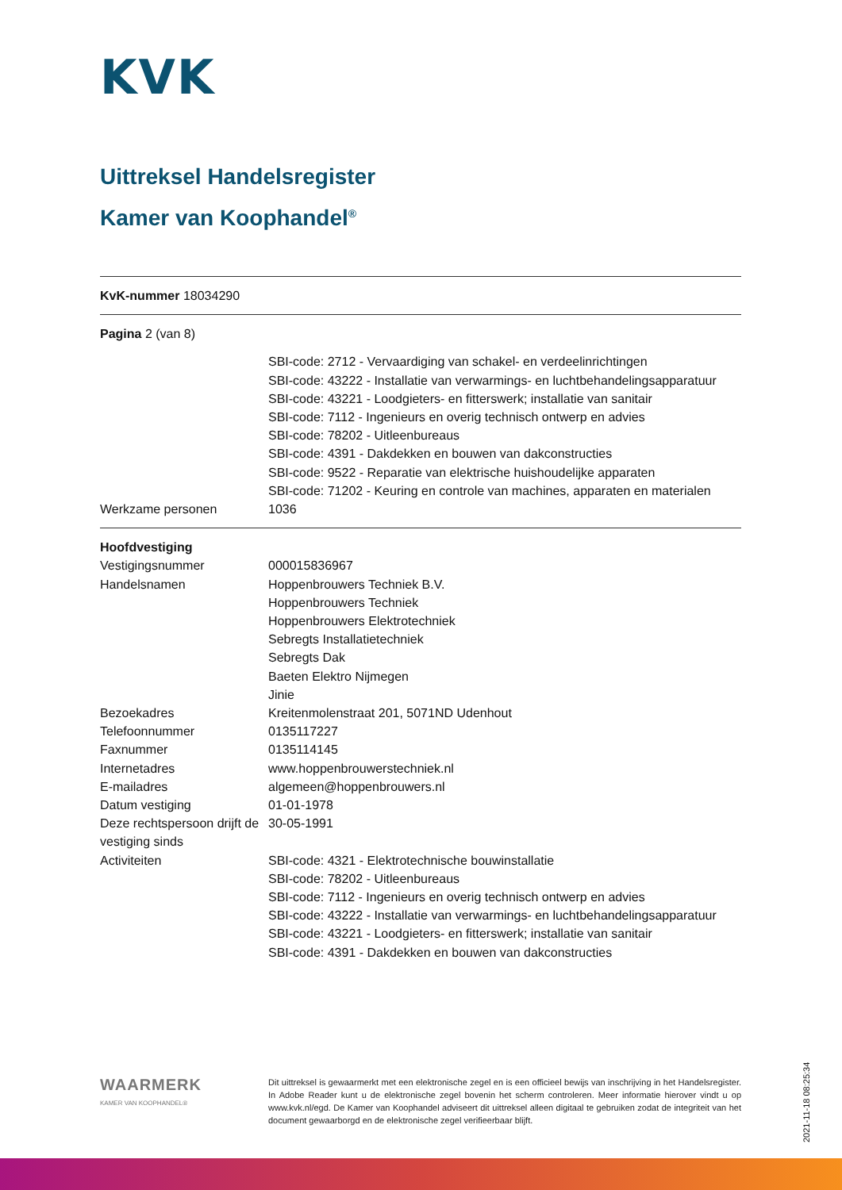KVK
Uittreksel Handelsregister
Kamer van Koophandel<sup>®</sup>
KvK-nummer 18034290
Pagina 2 (van 8)
| | SBI-code: 2712 - Vervaardiging van schakel- en verdeelinrichtingen |
| | SBI-code: 43222 - Installatie van verwarmings- en luchtbehandelingsapparatuur |
| | SBI-code: 43221 - Loodgieters- en fitterswerk; installatie van sanitair |
| | SBI-code: 7112 - Ingenieurs en overig technisch ontwerp en advies |
| | SBI-code: 78202 - Uitleenbureaus |
| | SBI-code: 4391 - Dakdekken en bouwen van dakconstructies |
| | SBI-code: 9522 - Reparatie van elektrische huishoudelijke apparaten |
| | SBI-code: 71202 - Keuring en controle van machines, apparaten en materialen |
| Werkzame personen | 1036 |
| Hoofdvestiging | |
| Vestigingsnummer | 000015836967 |
| Handelsnamen | Hoppenbrouwers Techniek B.V. |
| | Hoppenbrouwers Techniek |
| | Hoppenbrouwers Elektrotechniek |
| | Sebregts Installatietechniek |
| | Sebregts Dak |
| | Baeten Elektro Nijmegen |
| | Jinie |
| Bezoekadres | Kreitenmolenstraat 201, 5071ND Udenhout |
| Telefoonnummer | 0135117227 |
| Faxnummer | 0135114145 |
| Internetadres | www.hoppenbrouwerstechniek.nl |
| E-mailadres | algemeen@hoppenbrouwers.nl |
| Datum vestiging | 01-01-1978 |
| Deze rechtspersoon drijft de vestiging sinds | 30-05-1991 |
| Activiteiten | SBI-code: 4321 - Elektrotechnische bouwinstallatie |
| | SBI-code: 78202 - Uitleenbureaus |
| | SBI-code: 7112 - Ingenieurs en overig technisch ontwerp en advies |
| | SBI-code: 43222 - Installatie van verwarmings- en luchtbehandelingsapparatuur |
| | SBI-code: 43221 - Loodgieters- en fitterswerk; installatie van sanitair |
| | SBI-code: 4391 - Dakdekken en bouwen van dakconstructies |
WAARMERK
KAMER VAN KOOPHANDEL®
Dit uittreksel is gewaarmerkt met een elektronische zegel en is een officieel bewijs van inschrijving in het Handelsregister. In Adobe Reader kunt u de elektronische zegel bovenin het scherm controleren. Meer informatie hierover vindt u op www.kvk.nl/egd. De Kamer van Koophandel adviseert dit uittreksel alleen digitaal te gebruiken zodat de integriteit van het document gewaarborgd en de elektronische zegel verifieerbaar blijft.
2021-11-18 08:25:34